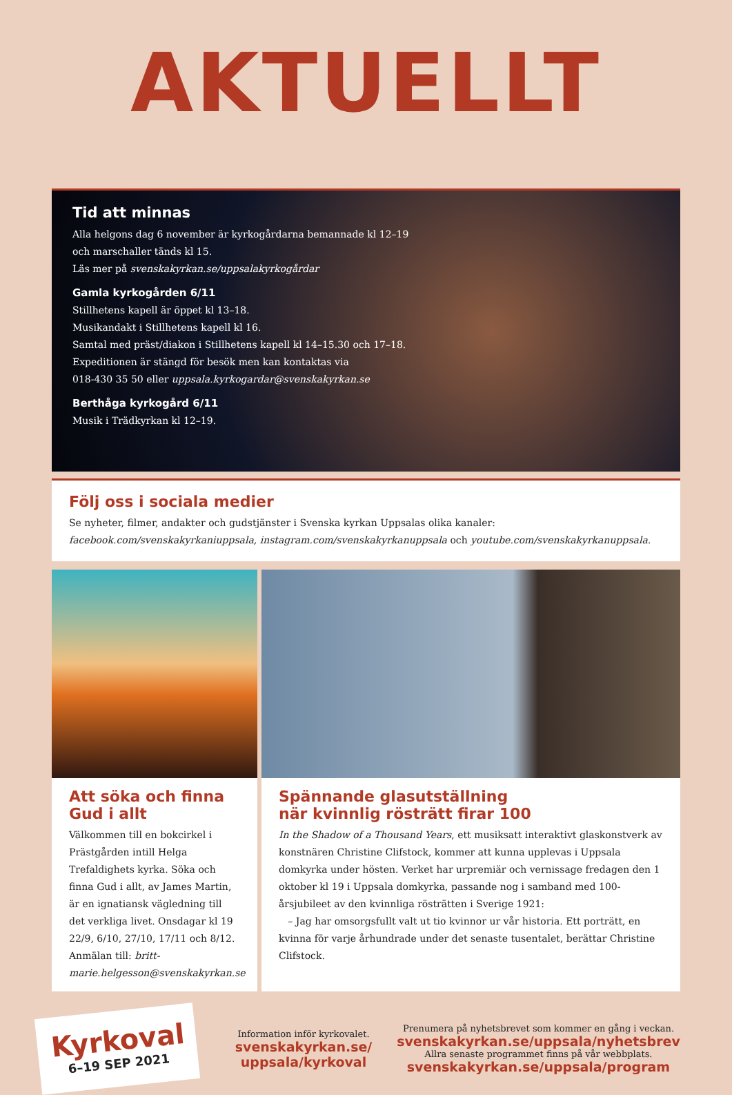AKTUELLT
Tid att minnas
Alla helgons dag 6 november är kyrkogårdarna bemannade kl 12–19
och marschaller tänds kl 15.
Läs mer på svenskakyrkan.se/uppsalakyrkogårdar
Gamla kyrkogården 6/11
Stillhetens kapell är öppet kl 13–18.
Musikandakt i Stillhetens kapell kl 16.
Samtal med präst/diakon i Stillhetens kapell kl 14–15.30 och 17–18.
Expeditionen är stängd för besök men kan kontaktas via
018-430 35 50 eller uppsala.kyrkogardar@svenskakyrkan.se
Berthåga kyrkogård 6/11
Musik i Trädkyrkan kl 12–19.
Följ oss i sociala medier
Se nyheter, filmer, andakter och gudstjänster i Svenska kyrkan Uppsalas olika kanaler: facebook.com/svenskakyrkaniuppsala, instagram.com/svenskakyrkanuppsala och youtube.com/svenskakyrkanuppsala.
Att söka och finna Gud i allt
Välkommen till en bokcirkel i Prästgården intill Helga Trefaldighets kyrka. Söka och finna Gud i allt, av James Martin, är en ignatiansk vägledning till det verkliga livet. Onsdagar kl 19 22/9, 6/10, 27/10, 17/11 och 8/12. Anmälan till: britt-marie.helgesson@svenskakyrkan.se
Spännande glasutställning
när kvinnlig rösträtt firar 100
In the Shadow of a Thousand Years, ett musiksatt interaktivt glaskonstverk av konstnären Christine Clifstock, kommer att kunna upplevas i Uppsala domkyrka under hösten. Verket har urpremiär och vernissage fredagen den 1 oktober kl 19 i Uppsala domkyrka, passande nog i samband med 100-årsjubileet av den kvinnliga rösträtten i Sverige 1921:
– Jag har omsorgsfullt valt ut tio kvinnor ur vår historia. Ett porträtt, en kvinna för varje århundrade under det senaste tusentalet, berättar Christine Clifstock.
Kyrkoval
6–19 SEP 2021
Information inför kyrkovalet.
svenskakyrkan.se/
uppsala/kyrkoval
Prenumera på nyhetsbrevet som kommer en gång i veckan.
svenskakyrkan.se/uppsala/nyhetsbrev
Allra senaste programmet finns på vår webbplats.
svenskakyrkan.se/uppsala/program